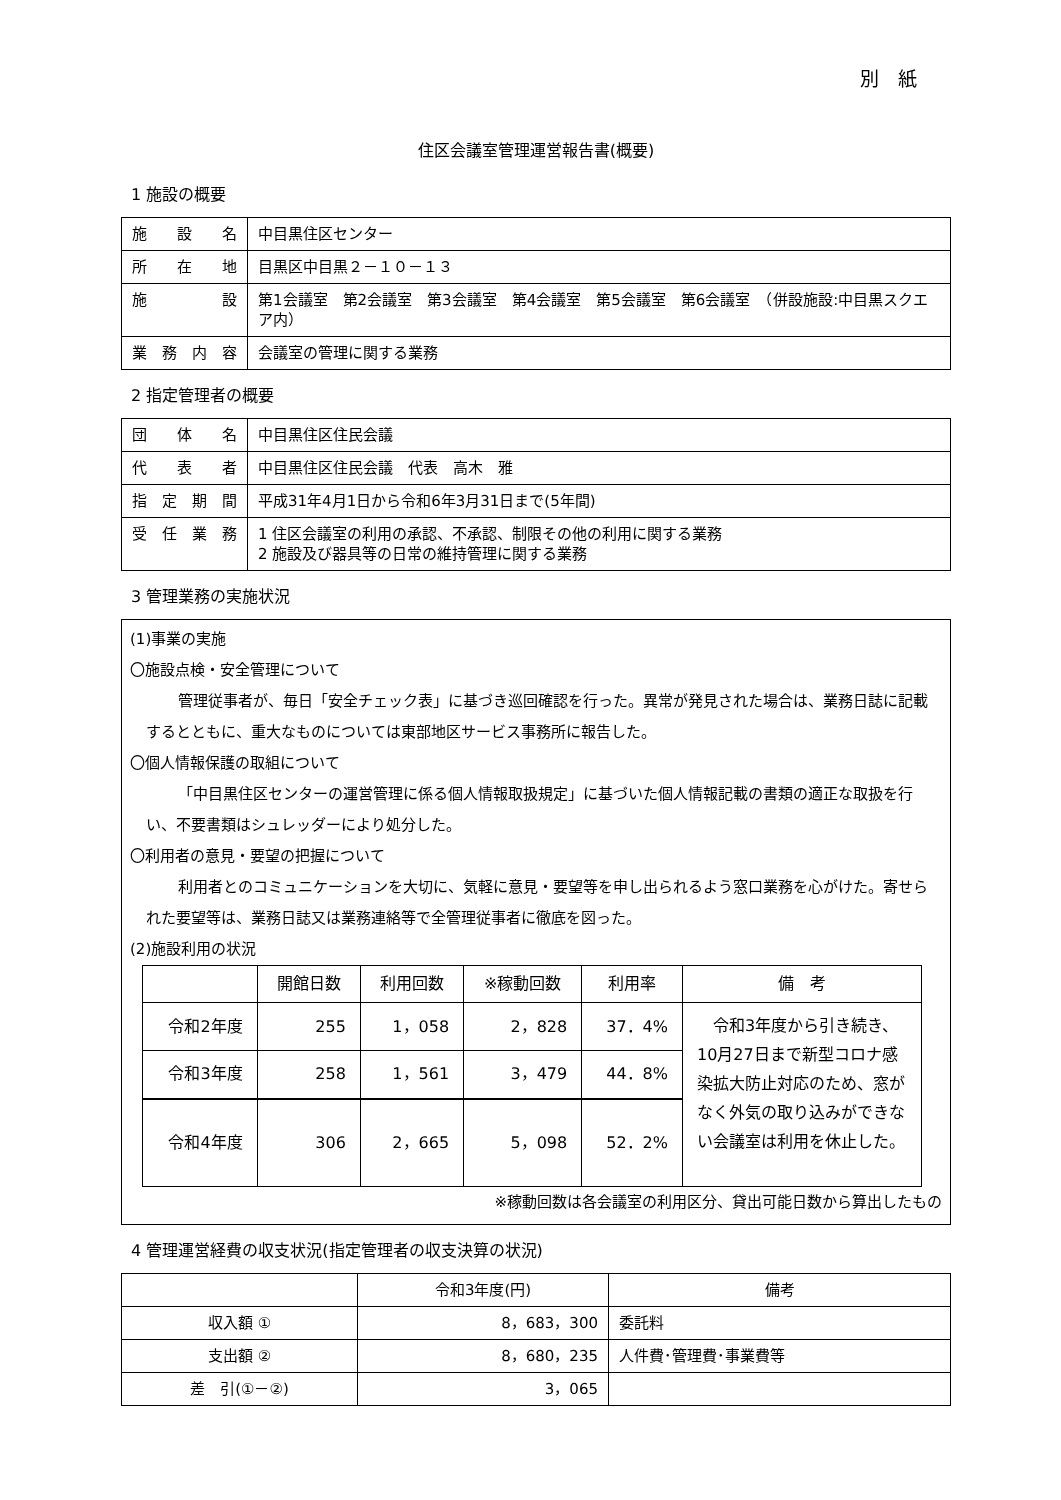別　紙
住区会議室管理運営報告書(概要)
1 施設の概要
| 施 設 名 | 中目黒住区センター |
| 所 在 地 | 目黒区中目黒２－１０－１３ |
| 施 設 | 第1会議室 第2会議室 第3会議室 第4会議室 第5会議室 第6会議室 （併設施設:中目黒スクエア内） |
| 業 務 内 容 | 会議室の管理に関する業務 |
2 指定管理者の概要
| 団 体 名 | 中目黒住区住民会議 |
| 代 表 者 | 中目黒住区住民会議 代表 高木 雅 |
| 指 定 期 間 | 平成31年4月1日から令和6年3月31日まで(5年間) |
| 受 任 業 務 | 1 住区会議室の利用の承認、不承認、制限その他の利用に関する業務 2 施設及び器具等の日常の維持管理に関する業務 |
3 管理業務の実施状況
(1)事業の実施
〇施設点検・安全管理について
管理従事者が、毎日「安全チェック表」に基づき巡回確認を行った。異常が発見された場合は、業務日誌に記載するとともに、重大なものについては東部地区サービス事務所に報告した。
〇個人情報保護の取組について
「中目黒住区センターの運営管理に係る個人情報取扱規定」に基づいた個人情報記載の書類の適正な取扱を行い、不要書類はシュレッダーにより処分した。
〇利用者の意見・要望の把握について
利用者とのコミュニケーションを大切に、気軽に意見・要望等を申し出られるよう窓口業務を心がけた。寄せられた要望等は、業務日誌又は業務連絡等で全管理従事者に徹底を図った。
(2)施設利用の状況
| | 開館日数 | 利用回数 | ※稼動回数 | 利用率 | 備 考 |
| --- | --- | --- | --- | --- | --- |
| 令和2年度 | 255 | 1，058 | 2，828 | 37．4% | 令和3年度から引き続き、10月27日まで新型コロナ感染拡大防止対応のため、窓がなく外気の取り込みができない会議室は利用を休止した。 |
| 令和3年度 | 258 | 1，561 | 3，479 | 44．8% | |
| 令和4年度 | 306 | 2，665 | 5，098 | 52．2% | |
※稼動回数は各会議室の利用区分、貸出可能日数から算出したもの
4 管理運営経費の収支状況(指定管理者の収支決算の状況)
| | 令和3年度(円) | 備考 |
| 収入額 ① | 8，683，300 | 委託料 |
| 支出額 ② | 8，680，235 | 人件費･管理費･事業費等 |
| 差 引(①－②) | 3，065 | |